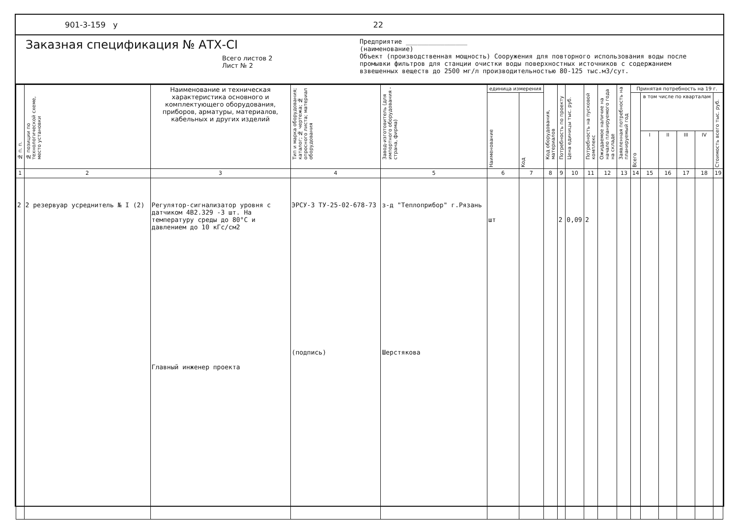901-3-159 у 22
Заказная спецификация № АТХ-СІ
Всего листов 2
Лист № 2
Предприятие ________________
(наименование)
Объект (производственная мощность) Сооружения для повторного использования воды после промывки фильтров для станции очистки воды поверхностных источников с содержанием взвешенных веществ до 2500 мг/л производительностью 80-125 тыс.м3/сут.
| № п. п. | № позиции по технологической схеме, место установки | Наименование и техническая характеристика основного и комплектующего оборудования, приборов, арматуры, материалов, кабельных и других изделий | Тип и марка оборудования; каталог; № чертежа; № опросного листа; материал оборудования | Завод-изготовитель (для импортного оборудования - страна, фирма) | единица измерения | | Код оборудования, материалов | Потребность по проекту | Цена единицы тыс. руб. | Потребность на пусковой комплекс | Ожидаемое наличие на начало планируемого года на складе | Заявленная потребность на планируемый год | Принятая потребность на 19 г. | | | | | |
| --- | --- | --- | --- | --- | --- | --- | --- | --- | --- | --- | --- | --- | --- | --- | --- | --- | --- | --- |
| | | | | | Наименование | Код | | | | | | | Всего | в том числе по кварталам | | | | Стоимость всего тыс. руб. |
| | | | | | | | | | | | | | | I | II | III | IV | |
| 1 | 2 | 3 | 4 | 5 | 6 | 7 | 8 | 9 | 10 | 11 | 12 | 13 | 14 | 15 | 16 | 17 | 18 | 19 |
| 2 | 2 резервуар усреднитель № I (2) | Регулятор-сигнализатор уровня с датчиком 4В2.329 -3 шт. На температуру среды до 80°С и давлением до 10 кГс/см2 Главный инженер проекта | ЭРСУ-3 ТУ-25-02-678-73 (подпись) | з-д "Теплоприбор" г.Рязань Шерстякова | шт | | | 2 | 0,09 | 2 | | | | | | | | |